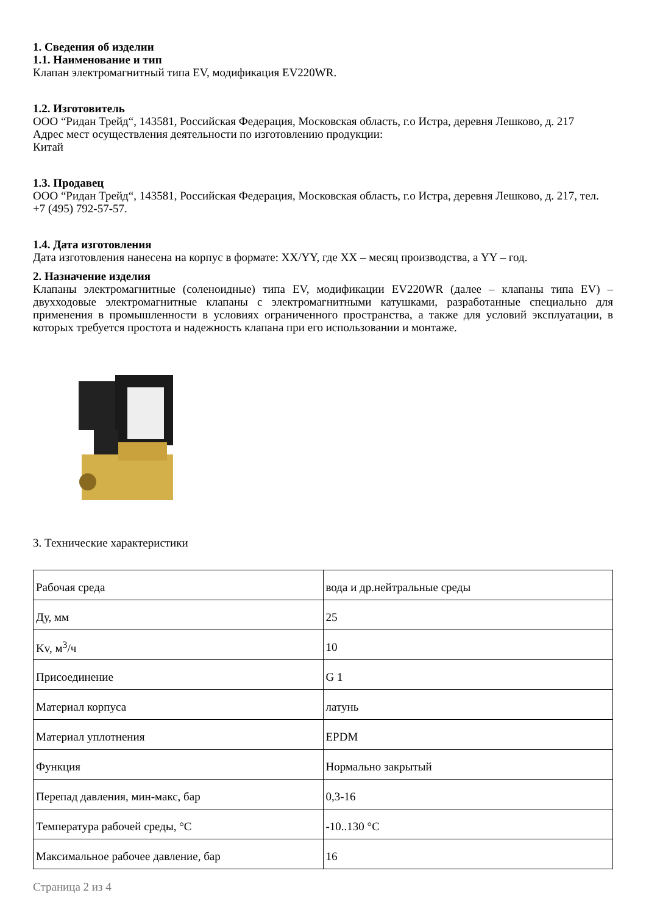1. Сведения об изделии
1.1. Наименование и тип
Клапан электромагнитный типа EV, модификация EV220WR.
1.2. Изготовитель
ООО “Ридан Трейд“, 143581, Российская Федерация, Московская область, г.о Истра, деревня Лешково, д. 217
Адрес мест осуществления деятельности по изготовлению продукции:
Китай
1.3. Продавец
ООО “Ридан Трейд“, 143581, Российская Федерация, Московская область, г.о Истра, деревня Лешково, д. 217, тел. +7 (495) 792-57-57.
1.4. Дата изготовления
Дата изготовления нанесена на корпус в формате: XX/YY, где XX – месяц производства, а YY – год.
2. Назначение изделия
Клапаны электромагнитные (соленоидные) типа EV, модификации EV220WR (далее – клапаны типа EV) – двухходовые электромагнитные клапаны с электромагнитными катушками, разработанные специально для применения в промышленности в условиях ограниченного пространства, а также для условий эксплуатации, в которых требуется простота и надежность клапана при его использовании и монтаже.
3. Технические характеристики
| Рабочая среда | вода и др.нейтральные среды |
| Ду, мм | 25 |
| Kv, м<sup>3</sup>/ч | 10 |
| Присоединение | G 1 |
| Материал корпуса | латунь |
| Материал уплотнения | EPDM |
| Функция | Нормально закрытый |
| Перепад давления, мин-макс, бар | 0,3-16 |
| Температура рабочей среды, °C | -10..130 °C |
| Максимальное рабочее давление, бар | 16 |
Страница 2 из 4